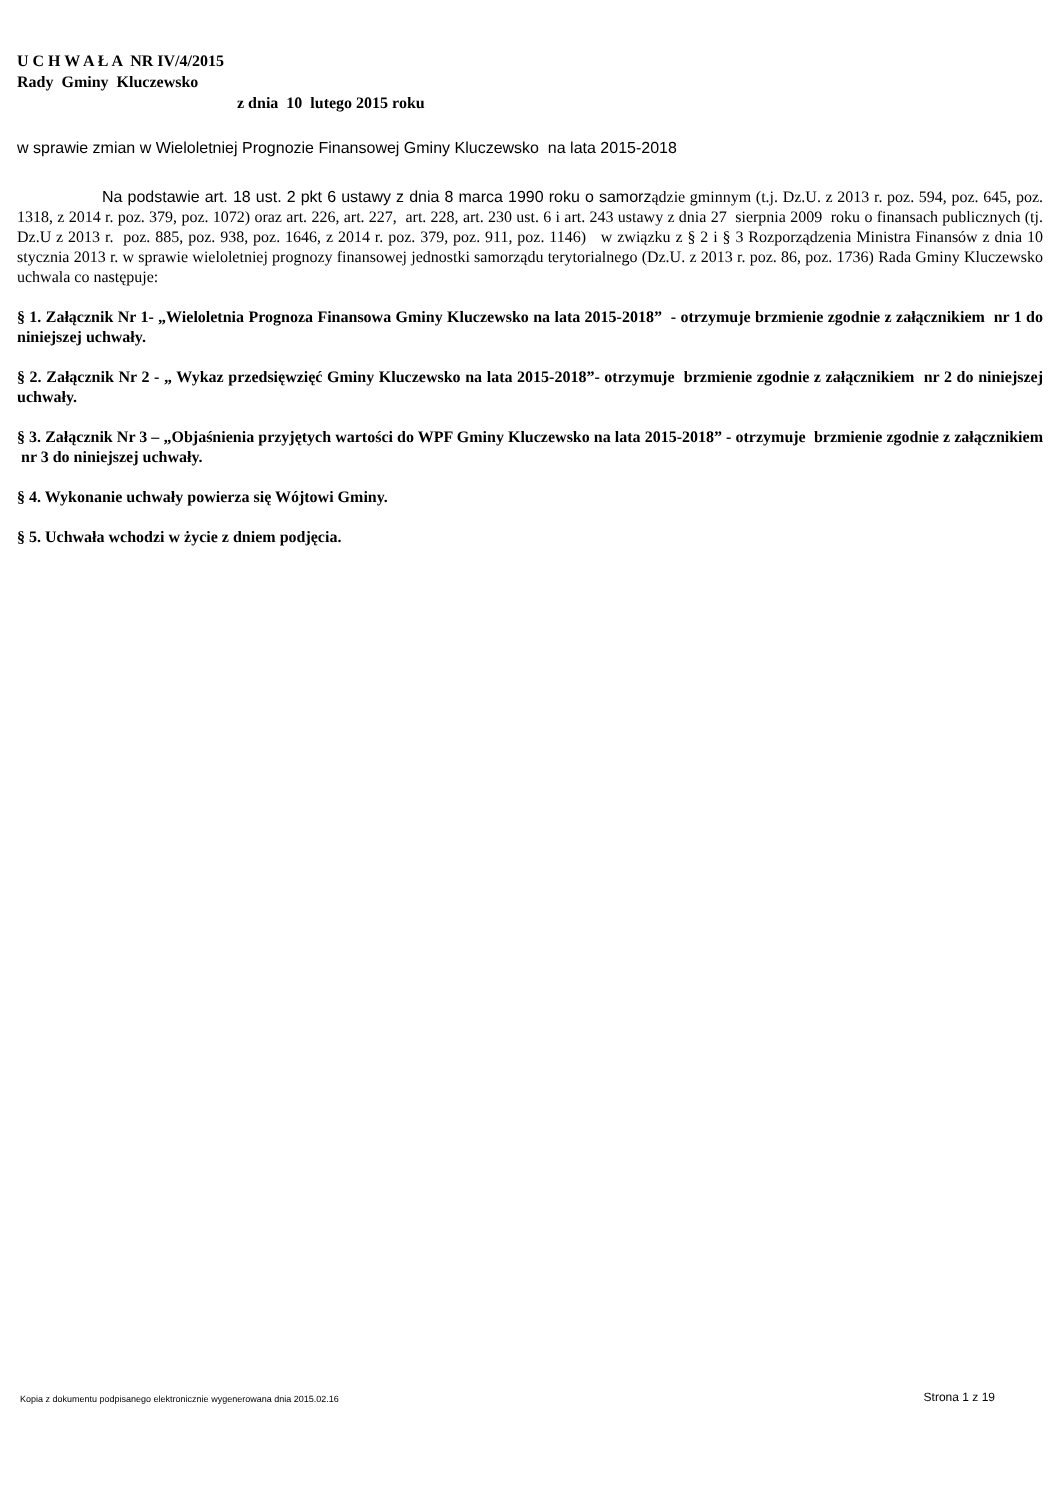U C H W A Ł A NR IV/4/2015
Rady Gminy Kluczewsko
z dnia 10 lutego 2015 roku
w sprawie zmian w Wieloletniej Prognozie Finansowej Gminy Kluczewsko na lata 2015-2018
Na podstawie art. 18 ust. 2 pkt 6 ustawy z dnia 8 marca 1990 roku o samorządzie gminnym (t.j. Dz.U. z 2013 r. poz. 594, poz. 645, poz. 1318, z 2014 r. poz. 379, poz. 1072) oraz art. 226, art. 227, art. 228, art. 230 ust. 6 i art. 243 ustawy z dnia 27 sierpnia 2009 roku o finansach publicznych (tj. Dz.U z 2013 r. poz. 885, poz. 938, poz. 1646, z 2014 r. poz. 379, poz. 911, poz. 1146) w związku z § 2 i § 3 Rozporządzenia Ministra Finansów z dnia 10 stycznia 2013 r. w sprawie wieloletniej prognozy finansowej jednostki samorządu terytorialnego (Dz.U. z 2013 r. poz. 86, poz. 1736) Rada Gminy Kluczewsko uchwala co następuje:
§ 1. Załącznik Nr 1- „Wieloletnia Prognoza Finansowa Gminy Kluczewsko na lata 2015-2018” - otrzymuje brzmienie zgodnie z załącznikiem nr 1 do niniejszej uchwały.
§ 2. Załącznik Nr 2 - „ Wykaz przedsięwzięć Gminy Kluczewsko na lata 2015-2018”- otrzymuje brzmienie zgodnie z załącznikiem nr 2 do niniejszej uchwały.
§ 3. Załącznik Nr 3 – „Objaśnienia przyjętych wartości do WPF Gminy Kluczewsko na lata 2015-2018” - otrzymuje brzmienie zgodnie z załącznikiem nr 3 do niniejszej uchwały.
§ 4. Wykonanie uchwały powierza się Wójtowi Gminy.
§ 5. Uchwała wchodzi w życie z dniem podjęcia.
Kopia z dokumentu podpisanego elektronicznie wygenerowana dnia 2015.02.16 Strona 1 z 19